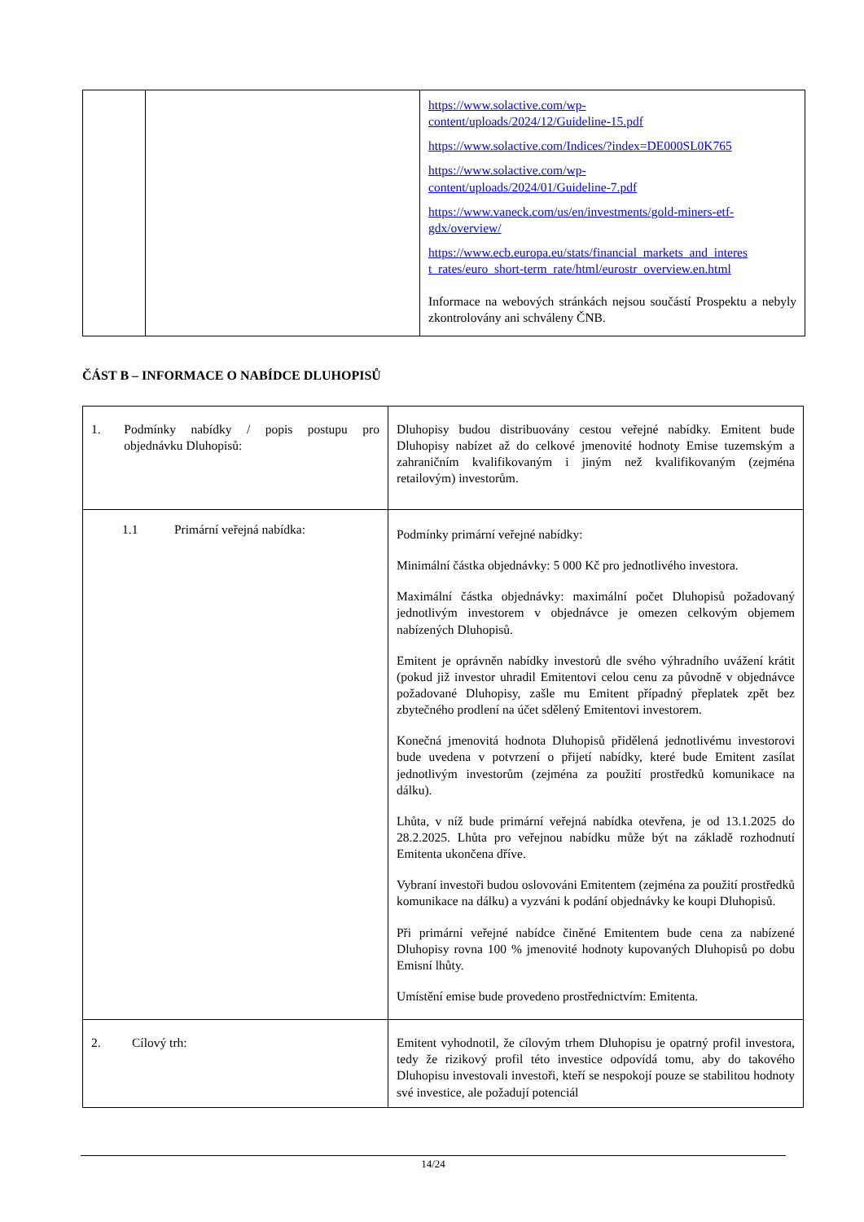| | | https://www.solactive.com/wp- content/uploads/2024/12/Guideline-15.pdf https://www.solactive.com/Indices/?index=DE000SL0K765 https://www.solactive.com/wp- content/uploads/2024/01/Guideline-7.pdf https://www.vaneck.com/us/en/investments/gold-miners-etf- gdx/overview/ https://www.ecb.europa.eu/stats/financial_markets_and_interes t_rates/euro_short-term_rate/html/eurostr_overview.en.html Informace na webových stránkách nejsou součástí Prospektu a nebyly zkontrolovány ani schváleny ČNB. |
ČÁST B – INFORMACE O NABÍDCE DLUHOPISŮ
| 1. Podmínky nabídky / popis postupu pro objednávku Dluhopisů: | Dluhopisy budou distribuovány cestou veřejné nabídky. Emitent bude Dluhopisy nabízet až do celkové jmenovité hodnoty Emise tuzemským a zahraničním kvalifikovaným i jiným než kvalifikovaným (zejména retailovým) investorům. |
| 1.1 Primární veřejná nabídka: | Podmínky primární veřejné nabídky: Minimální částka objednávky: 5 000 Kč pro jednotlivého investora. Maximální částka objednávky: maximální počet Dluhopisů požadovaný jednotlivým investorem v objednávce je omezen celkovým objemem nabízených Dluhopisů. Emitent je oprávněn nabídky investorů dle svého výhradního uvážení krátit (pokud již investor uhradil Emitentovi celou cenu za původně v objednávce požadované Dluhopisy, zašle mu Emitent případný přeplatek zpět bez zbytečného prodlení na účet sdělený Emitentovi investorem. Konečná jmenovitá hodnota Dluhopisů přidělená jednotlivému investorovi bude uvedena v potvrzení o přijetí nabídky, které bude Emitent zasílat jednotlivým investorům (zejména za použití prostředků komunikace na dálku). Lhůta, v níž bude primární veřejná nabídka otevřena, je od 13.1.2025 do 28.2.2025. Lhůta pro veřejnou nabídku může být na základě rozhodnutí Emitenta ukončena dříve. Vybraní investoři budou oslovováni Emitentem (zejména za použití prostředků komunikace na dálku) a vyzváni k podání objednávky ke koupi Dluhopisů. Při primární veřejné nabídce činěné Emitentem bude cena za nabízené Dluhopisy rovna 100 % jmenovité hodnoty kupovaných Dluhopisů po dobu Emisní lhůty. Umístění emise bude provedeno prostřednictvím: Emitenta. |
| 2. Cílový trh: | Emitent vyhodnotil, že cílovým trhem Dluhopisu je opatrný profil investora, tedy že rizikový profil této investice odpovídá tomu, aby do takového Dluhopisu investovali investoři, kteří se nespokojí pouze se stabilitou hodnoty své investice, ale požadují potenciál |
14/24